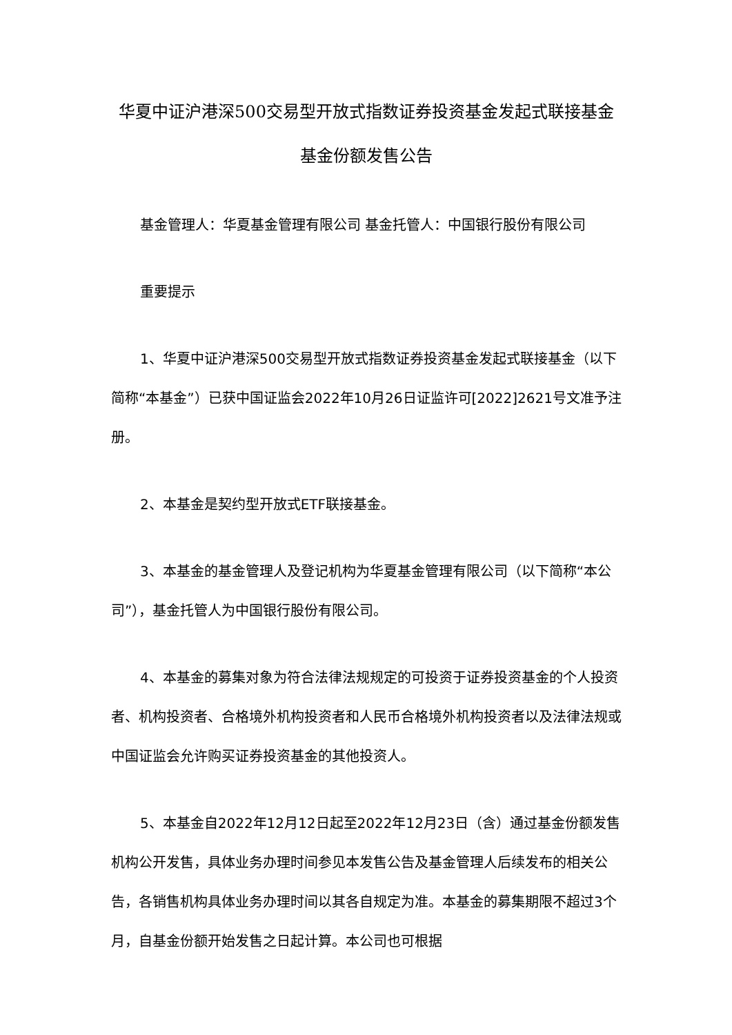华夏中证沪港深500交易型开放式指数证券投资基金发起式联接基金基金份额发售公告
基金管理人：华夏基金管理有限公司 基金托管人：中国银行股份有限公司
重要提示
1、华夏中证沪港深500交易型开放式指数证券投资基金发起式联接基金（以下简称“本基金”）已获中国证监会2022年10月26日证监许可[2022]2621号文准予注册。
2、本基金是契约型开放式ETF联接基金。
3、本基金的基金管理人及登记机构为华夏基金管理有限公司（以下简称“本公司”），基金托管人为中国银行股份有限公司。
4、本基金的募集对象为符合法律法规规定的可投资于证券投资基金的个人投资者、机构投资者、合格境外机构投资者和人民币合格境外机构投资者以及法律法规或中国证监会允许购买证券投资基金的其他投资人。
5、本基金自2022年12月12日起至2022年12月23日（含）通过基金份额发售机构公开发售，具体业务办理时间参见本发售公告及基金管理人后续发布的相关公告，各销售机构具体业务办理时间以其各自规定为准。本基金的募集期限不超过3个月，自基金份额开始发售之日起计算。本公司也可根据